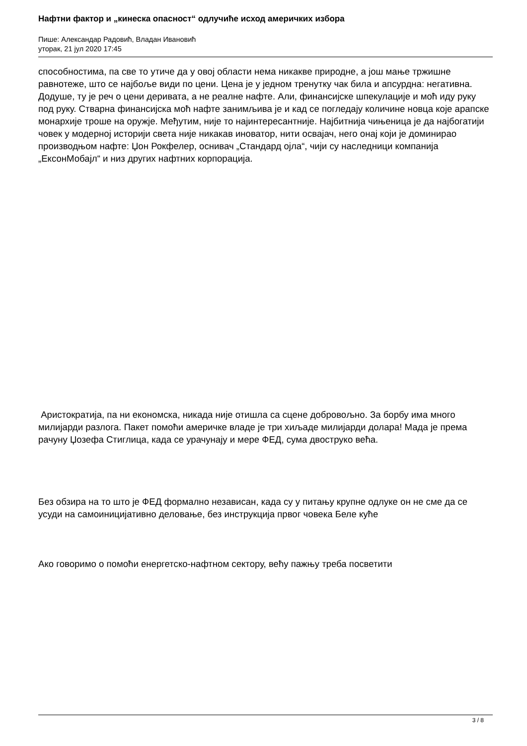Нафтни фактор и „кинеска опасност“ одлучиће исход америчких избора
Пише: Александар Радовић, Владан Ивановић
уторак, 21 јул 2020 17:45
способностима, па све то утиче да у овој области нема никакве природне, а још мање тржишне равнотеже, што се најбоље види по цени. Цена је у једном тренутку чак била и апсурдна: негативна. Додуше, ту је реч о цени деривата, а не реалне нафте. Али, финансијске шпекулације и моћ иду руку под руку. Стварна финансијска моћ нафте занимљива је и кад се погледају количине новца које арапске монархије троше на оружје. Међутим, није то најинтересантније. Најбитнија чињеница је да најбогатији човек у модерној историји света није никакав иноватор, нити освајач, него онај који је доминирао производњом нафте: Џон Рокфелер, оснивач „Стандард ојла“, чији су наследници компанија „ЕксонМобајл“ и низ других нафтних корпорација.
Аристократија, па ни економска, никада није отишла са сцене добровољно. За борбу има много милијарди разлога. Пакет помоћи америчке владе је три хиљаде милијарди долара! Мада је према рачуну Џозефа Стиглица, када се урачунају и мере ФЕД, сума двоструко већа.
Без обзира на то што је ФЕД формално независан, када су у питању крупне одлуке он не сме да се усуди на самоиницијативно деловање, без инструкција првог човека Беле куће
Ако говоримо о помоћи енергетско-нафтном сектору, већу пажњу треба посветити
3 / 8